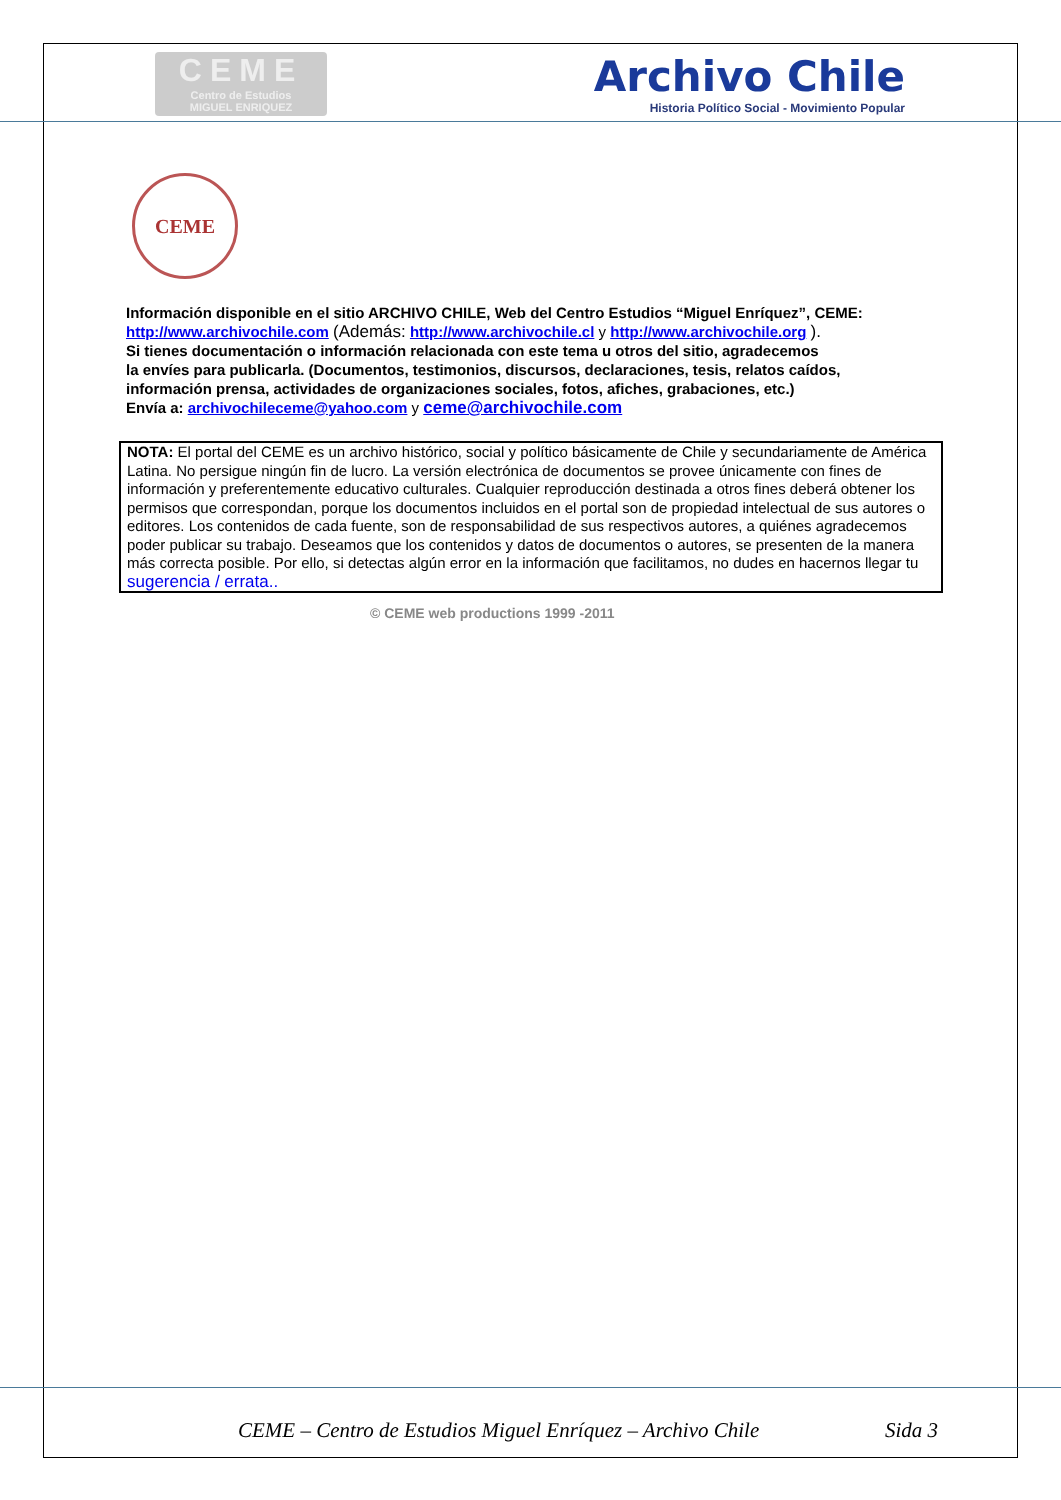CEME
Centro de Estudios
MIGUEL ENRIQUEZ
Archivo Chile
Historia Político Social - Movimiento Popular
CEME
Información disponible en el sitio ARCHIVO CHILE, Web del Centro Estudios “Miguel Enríquez”, CEME:
http://www.archivochile.com (Además: http://www.archivochile.cl y http://www.archivochile.org ).
Si tienes documentación o información relacionada con este tema u otros del sitio, agradecemos
la envíes para publicarla. (Documentos, testimonios, discursos, declaraciones, tesis, relatos caídos,
información prensa, actividades de organizaciones sociales, fotos, afiches, grabaciones, etc.)
Envía a: archivochileceme@yahoo.com y ceme@archivochile.com
NOTA: El portal del CEME es un archivo histórico, social y político básicamente de Chile y secundariamente de América Latina. No persigue ningún fin de lucro. La versión electrónica de documentos se provee únicamente con fines de información y preferentemente educativo culturales. Cualquier reproducción destinada a otros fines deberá obtener los permisos que correspondan, porque los documentos incluidos en el portal son de propiedad intelectual de sus autores o editores. Los contenidos de cada fuente, son de responsabilidad de sus respectivos autores, a quiénes agradecemos poder publicar su trabajo. Deseamos que los contenidos y datos de documentos o autores, se presenten de la manera más correcta posible. Por ello, si detectas algún error en la información que facilitamos, no dudes en hacernos llegar tu sugerencia / errata..
© CEME web productions 1999 -2011
CEME – Centro de Estudios Miguel Enríquez – Archivo Chile Sida 3